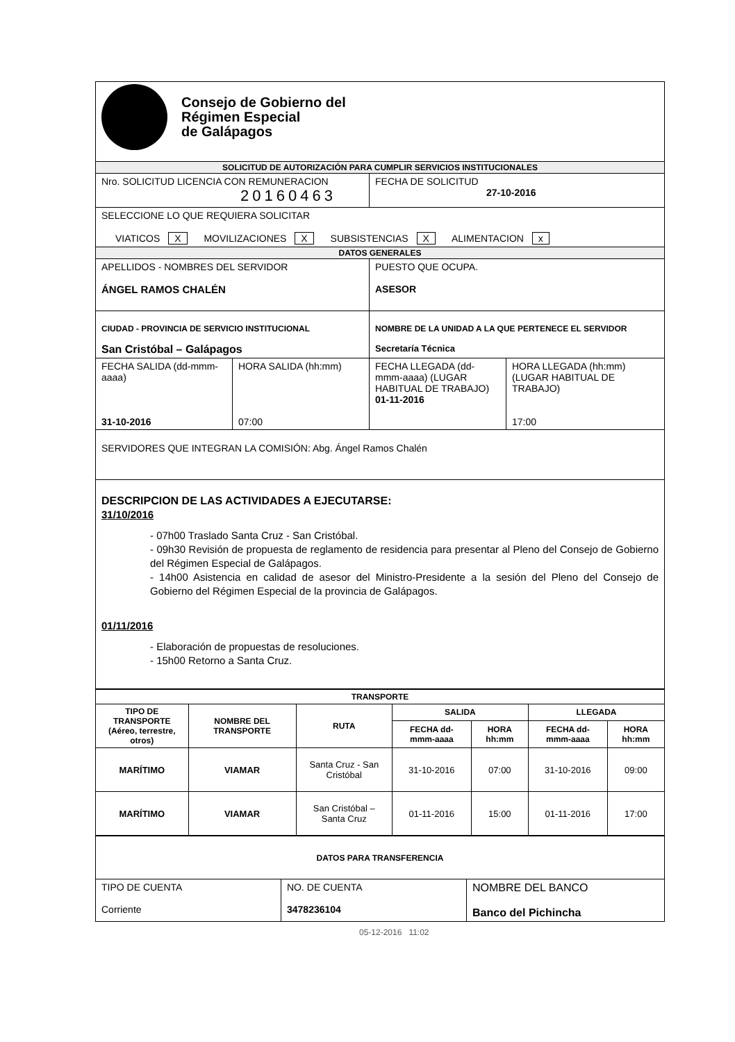| Consejo de Gobierno del Régimen Especial de Galápagos | | | |
| SOLICITUD DE AUTORIZACIÓN PARA CUMPLIR SERVICIOS INSTITUCIONALES | | | |
| Nro. SOLICITUD LICENCIA CON REMUNERACION 20160463 | | FECHA DE SOLICITUD 27-10-2016 | |
| SELECCIONE LO QUE REQUIERA SOLICITAR VIATICOS X MOVILIZACIONES X SUBSISTENCIAS X ALIMENTACION x | | | |
| DATOS GENERALES | | | |
| APELLIDOS - NOMBRES DEL SERVIDOR ÁNGEL RAMOS CHALÉN | | PUESTO QUE OCUPA. ASESOR | |
| CIUDAD - PROVINCIA DE SERVICIO INSTITUCIONAL San Cristóbal – Galápagos | | NOMBRE DE LA UNIDAD A LA QUE PERTENECE EL SERVIDOR Secretaría Técnica | |
| FECHA SALIDA (dd-mmm-aaaa) 31-10-2016 | HORA SALIDA (hh:mm) 07:00 | FECHA LLEGADA (dd-mmm-aaaa) (LUGAR HABITUAL DE TRABAJO) 01-11-2016 | HORA LLEGADA (hh:mm) (LUGAR HABITUAL DE TRABAJO) 17:00 |
| SERVIDORES QUE INTEGRAN LA COMISIÓN: Abg. Ángel Ramos Chalén | | | |
| DESCRIPCION DE LAS ACTIVIDADES A EJECUTARSE: 31/10/2016 - 07h00 Traslado Santa Cruz - San Cristóbal. - 09h30 Revisión de propuesta de reglamento de residencia para presentar al Pleno del Consejo de Gobierno del Régimen Especial de Galápagos. - 14h00 Asistencia en calidad de asesor del Ministro-Presidente a la sesión del Pleno del Consejo de Gobierno del Régimen Especial de la provincia de Galápagos. 01/11/2016 - Elaboración de propuestas de resoluciones. - 15h00 Retorno a Santa Cruz. | | | |
| TRANSPORTE | | | | | | |
| --- | --- | --- | --- | --- | --- | --- |
| TIPO DE TRANSPORTE (Aéreo, terrestre, otros) | NOMBRE DEL TRANSPORTE | RUTA | SALIDA | | LLEGADA | |
| | | | FECHA dd-mmm-aaaa | HORA hh:mm | FECHA dd-mmm-aaaa | HORA hh:mm |
| MARÍTIMO | VIAMAR | Santa Cruz - San Cristóbal | 31-10-2016 | 07:00 | 31-10-2016 | 09:00 |
| MARÍTIMO | VIAMAR | San Cristóbal – Santa Cruz | 01-11-2016 | 15:00 | 01-11-2016 | 17:00 |
| DATOS PARA TRANSFERENCIA | | |
| TIPO DE CUENTA Corriente | NO. DE CUENTA 3478236104 | NOMBRE DEL BANCO Banco del Pichincha |
05-12-2016 11:02